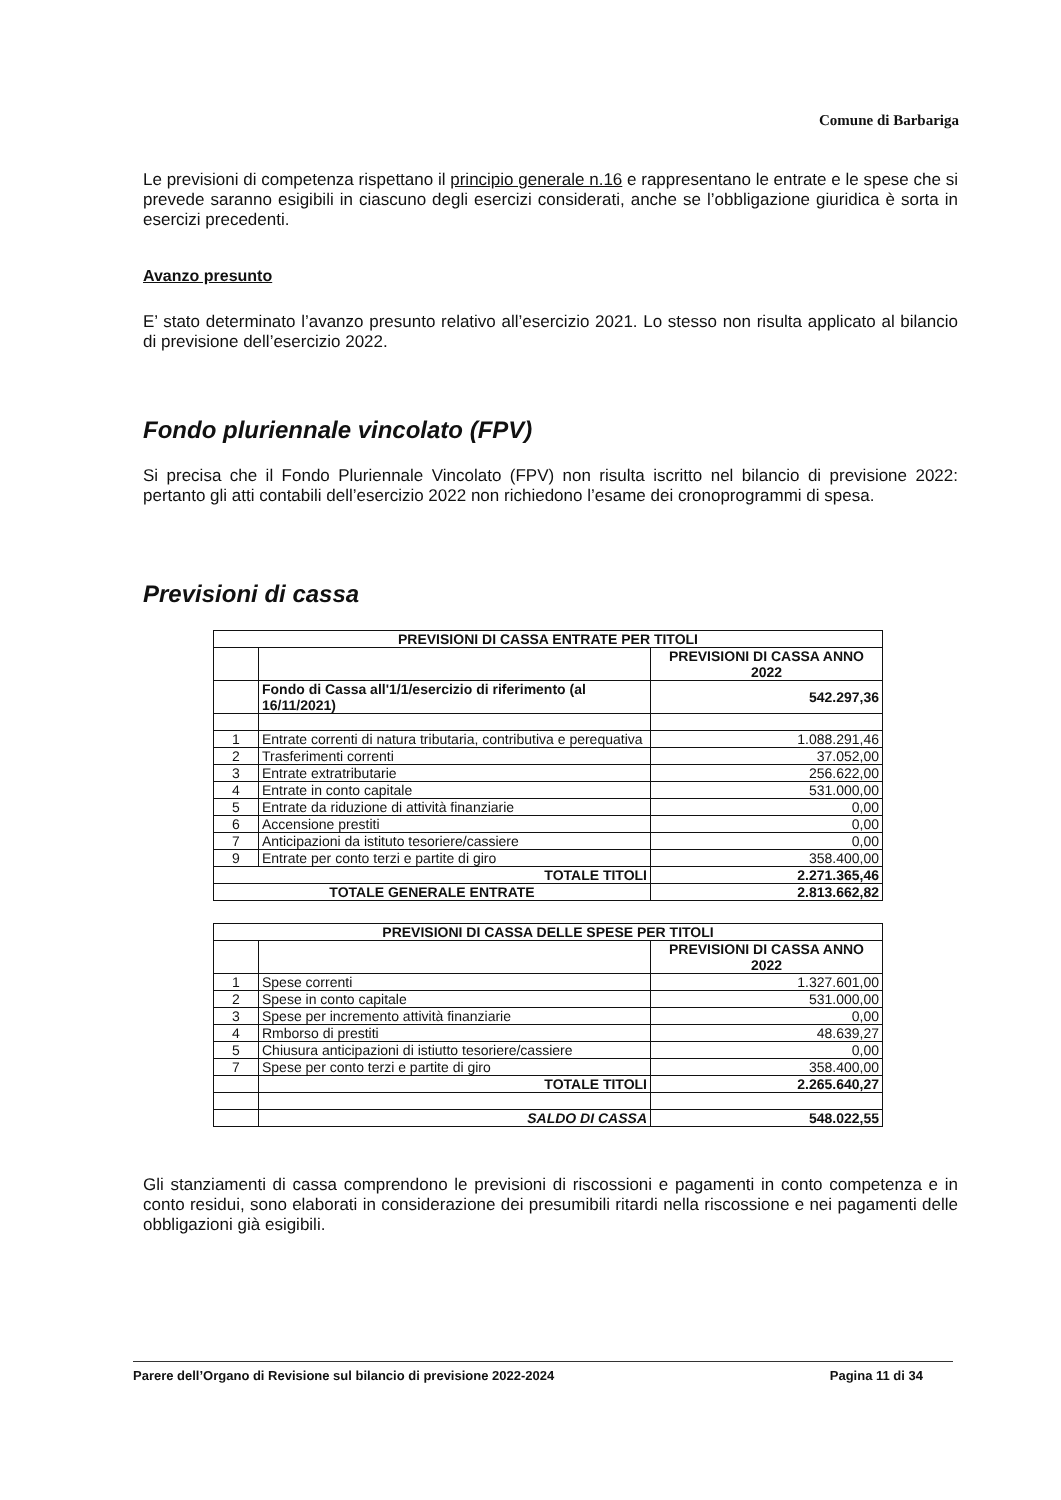Comune di Barbariga
Le previsioni di competenza rispettano il principio generale n.16 e rappresentano le entrate e le spese che si prevede saranno esigibili in ciascuno degli esercizi considerati, anche se l’obbligazione giuridica è sorta in esercizi precedenti.
Avanzo presunto
E’ stato determinato l’avanzo presunto relativo all’esercizio 2021. Lo stesso non risulta applicato al bilancio di previsione dell’esercizio 2022.
Fondo pluriennale vincolato (FPV)
Si precisa che il Fondo Pluriennale Vincolato (FPV) non risulta iscritto nel bilancio di previsione 2022: pertanto gli atti contabili dell’esercizio 2022 non richiedono l’esame dei cronoprogrammi di spesa.
Previsioni di cassa
| PREVISIONI DI CASSA ENTRATE PER TITOLI | | |
| --- | --- | --- |
| | | PREVISIONI DI CASSA ANNO 2022 |
| | Fondo di Cassa all'1/1/esercizio di riferimento (al 16/11/2021) | 542.297,36 |
| 1 | Entrate correnti di natura tributaria, contributiva e perequativa | 1.088.291,46 |
| 2 | Trasferimenti correnti | 37.052,00 |
| 3 | Entrate extratributarie | 256.622,00 |
| 4 | Entrate in conto capitale | 531.000,00 |
| 5 | Entrate da riduzione di attività finanziarie | 0,00 |
| 6 | Accensione prestiti | 0,00 |
| 7 | Anticipazioni da istituto tesoriere/cassiere | 0,00 |
| 9 | Entrate per conto terzi e partite di giro | 358.400,00 |
| TOTALE TITOLI | | 2.271.365,46 |
| TOTALE GENERALE ENTRATE | | 2.813.662,82 |
| PREVISIONI DI CASSA DELLE SPESE PER TITOLI | | |
| --- | --- | --- |
| | | PREVISIONI DI CASSA ANNO 2022 |
| 1 | Spese correnti | 1.327.601,00 |
| 2 | Spese in conto capitale | 531.000,00 |
| 3 | Spese per incremento attività finanziarie | 0,00 |
| 4 | Rmborso di prestiti | 48.639,27 |
| 5 | Chiusura anticipazioni di istiutto tesoriere/cassiere | 0,00 |
| 7 | Spese per conto terzi e partite di giro | 358.400,00 |
| | TOTALE TITOLI | 2.265.640,27 |
| | SALDO DI CASSA | 548.022,55 |
Gli stanziamenti di cassa comprendono le previsioni di riscossioni e pagamenti in conto competenza e in conto residui, sono elaborati in considerazione dei presumibili ritardi nella riscossione e nei pagamenti delle obbligazioni già esigibili.
Parere dell’Organo di Revisione sul bilancio di previsione 2022-2024 Pagina 11 di 34